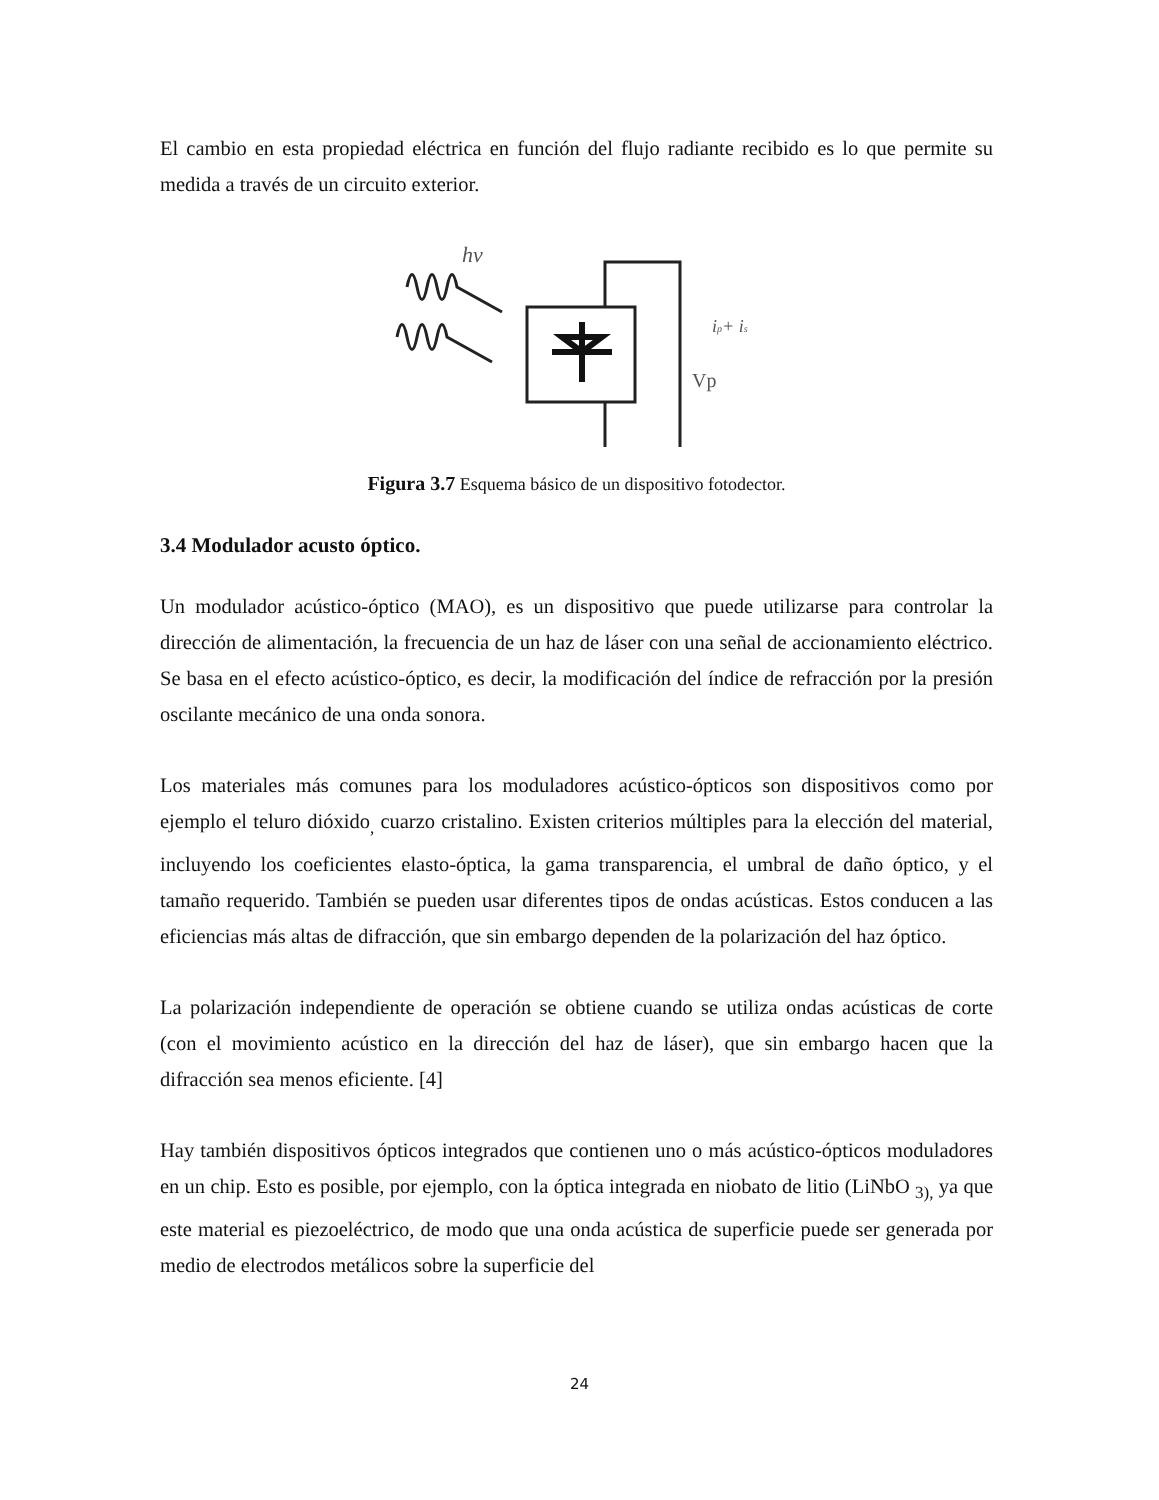El cambio en esta propiedad eléctrica en función del flujo radiante recibido es lo que permite su medida a través de un circuito exterior.
hν
ip+ is
Vp
Figura 3.7 Esquema básico de un dispositivo fotodector.
3.4 Modulador acusto óptico.
Un modulador acústico-óptico (MAO), es un dispositivo que puede utilizarse para controlar la dirección de alimentación, la frecuencia de un haz de láser con una señal de accionamiento eléctrico. Se basa en el efecto acústico-óptico, es decir, la modificación del índice de refracción por la presión oscilante mecánico de una onda sonora.
Los materiales más comunes para los moduladores acústico-ópticos son dispositivos como por ejemplo el teluro dióxido<sub>,</sub> cuarzo cristalino. Existen criterios múltiples para la elección del material, incluyendo los coeficientes elasto-óptica, la gama transparencia, el umbral de daño óptico, y el tamaño requerido. También se pueden usar diferentes tipos de ondas acústicas. Estos conducen a las eficiencias más altas de difracción, que sin embargo dependen de la polarización del haz óptico.
La polarización independiente de operación se obtiene cuando se utiliza ondas acústicas de corte (con el movimiento acústico en la dirección del haz de láser), que sin embargo hacen que la difracción sea menos eficiente. [4]
Hay también dispositivos ópticos integrados que contienen uno o más acústico-ópticos moduladores en un chip. Esto es posible, por ejemplo, con la óptica integrada en niobato de litio (LiNbO <sub>3),</sub> ya que este material es piezoeléctrico, de modo que una onda acústica de superficie puede ser generada por medio de electrodos metálicos sobre la superficie del
24